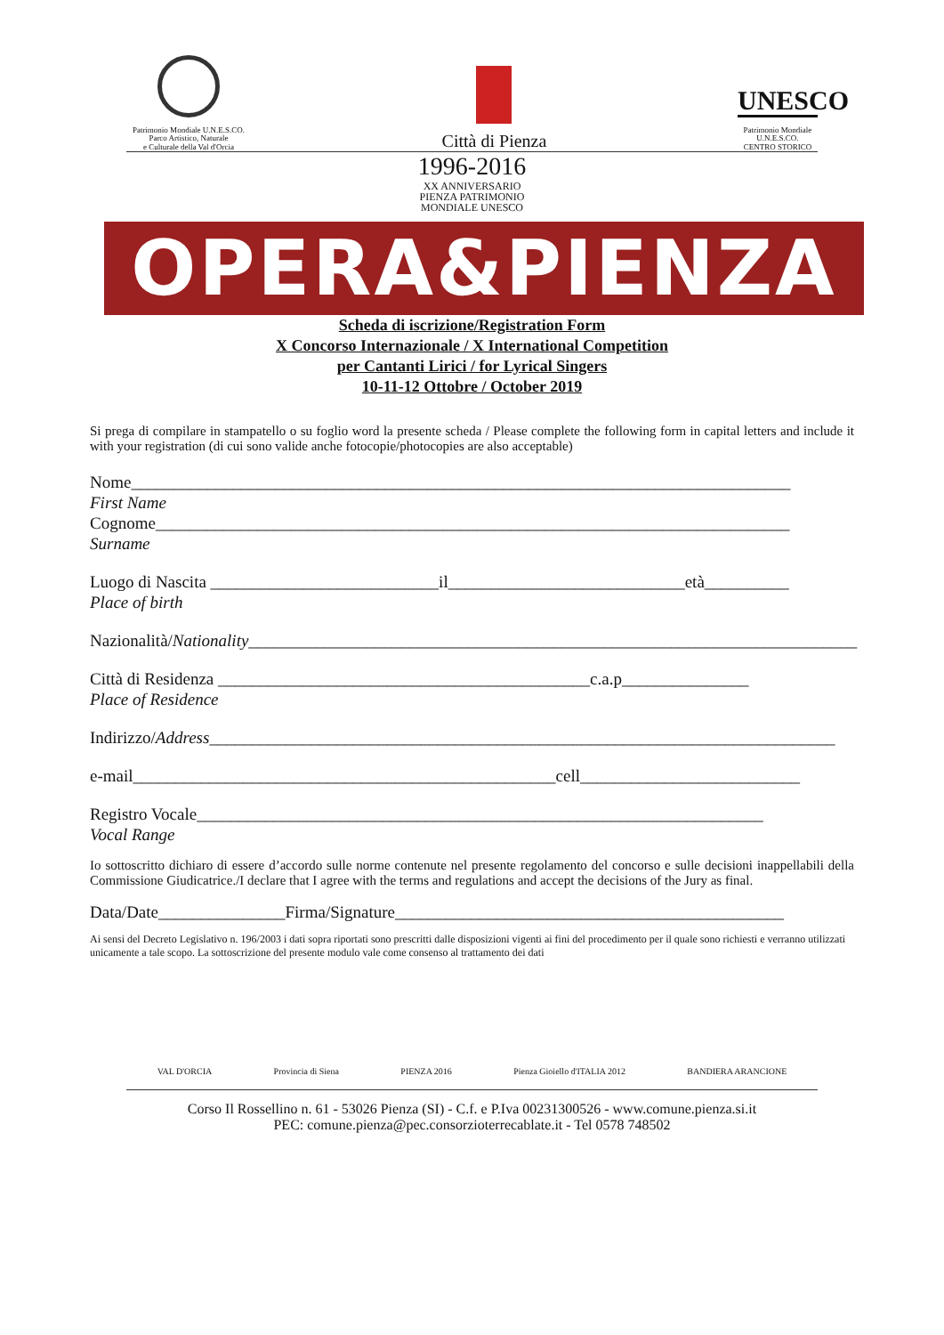Patrimonio Mondiale U.N.E.S.CO.
Parco Artistico, Naturale
e Culturale della Val d'Orcia
Città di Pienza
UNESCO
Patrimonio Mondiale
U.N.E.S.CO.
CENTRO STORICO
1996-2016
XX ANNIVERSARIO
PIENZA PATRIMONIO
MONDIALE UNESCO
OPERA&PIENZA
Scheda di iscrizione/Registration Form
X Concorso Internazionale / X International Competition
per Cantanti Lirici / for Lyrical Singers
10-11-12 Ottobre / October 2019
Si prega di compilare in stampatello o su foglio word la presente scheda / Please complete the following form in capital letters and include it with your registration (di cui sono valide anche fotocopie/photocopies are also acceptable)
Nome______________________________________________________________________________
First Name
Cognome___________________________________________________________________________
Surname
Luogo di Nascita ___________________________il____________________________età__________
Place of birth
Nazionalità/Nationality________________________________________________________________________
Città di Residenza ____________________________________________c.a.p_______________
Place of Residence
Indirizzo/Address__________________________________________________________________________
e-mail__________________________________________________cell__________________________
Registro Vocale___________________________________________________________________
Vocal Range
Io sottoscritto dichiaro di essere d’accordo sulle norme contenute nel presente regolamento del concorso e sulle decisioni inappellabili della Commissione Giudicatrice./I declare that I agree with the terms and regulations and accept the decisions of the Jury as final.
Data/Date_______________Firma/Signature______________________________________________
Ai sensi del Decreto Legislativo n. 196/2003 i dati sopra riportati sono prescritti dalle disposizioni vigenti ai fini del procedimento per il quale sono richiesti e verranno utilizzati unicamente a tale scopo. La sottoscrizione del presente modulo vale come consenso al trattamento dei dati
VAL D'ORCIA Provincia di Siena PIENZA 2016 Pienza Gioiello d'ITALIA 2012 BANDIERA ARANCIONE
Corso Il Rossellino n. 61 - 53026 Pienza (SI) - C.f. e P.Iva 00231300526 - www.comune.pienza.si.it
PEC: comune.pienza@pec.consorzioterrecablate.it - Tel 0578 748502